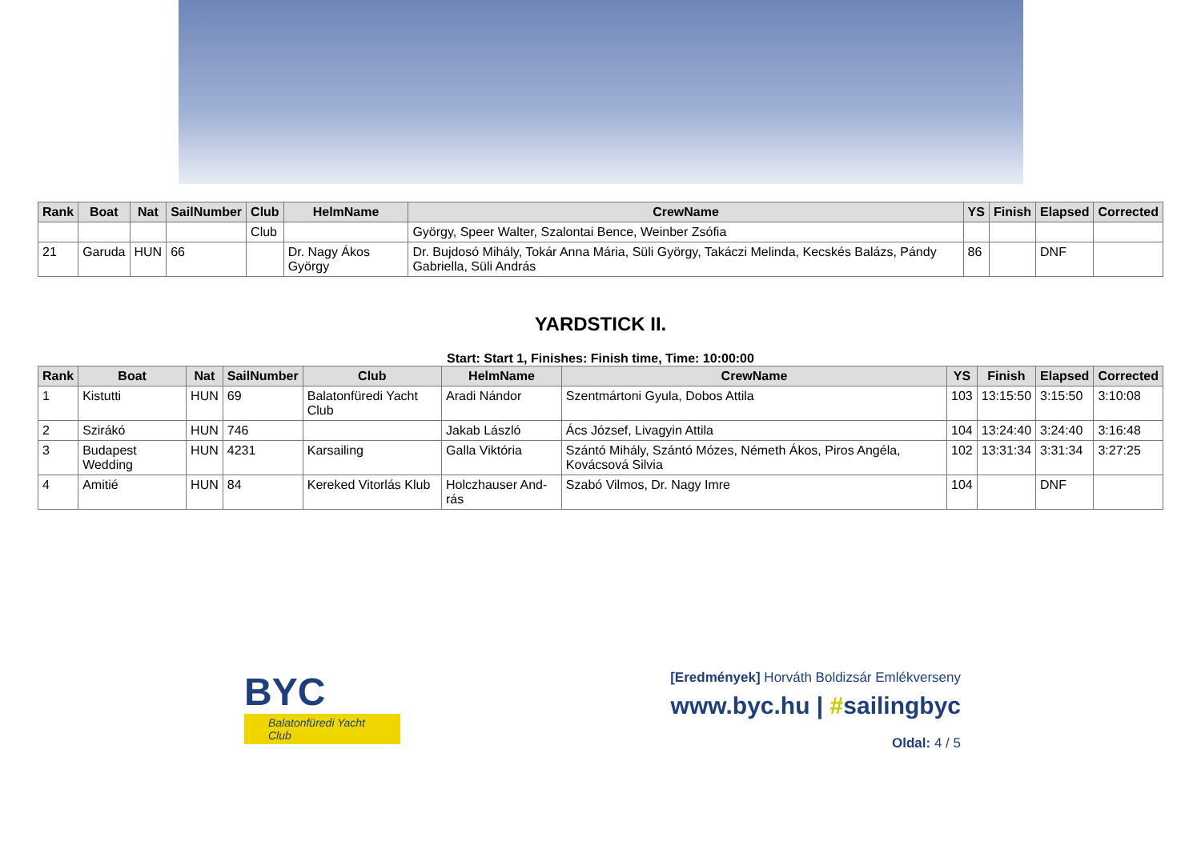| Rank | Boat | Nat | SailNumber | Club | HelmName | CrewName | YS | Finish | Elapsed | Corrected |
| --- | --- | --- | --- | --- | --- | --- | --- | --- | --- | --- |
| | | | | Club | | György, Speer Walter, Szalontai Bence, Weinber Zsófia | | | | |
| 21 | Garuda | HUN | 66 | | Dr. Nagy Ákos György | Dr. Bujdosó Mihály, Tokár Anna Mária, Süli György, Takáczi Melinda, Kecskés Balázs, Pándy Gabriella, Süli András | 86 | | DNF | |
YARDSTICK II.
Start: Start 1, Finishes: Finish time, Time: 10:00:00
| Rank | Boat | Nat | SailNumber | Club | HelmName | CrewName | YS | Finish | Elapsed | Corrected |
| --- | --- | --- | --- | --- | --- | --- | --- | --- | --- | --- |
| 1 | Kistutti | HUN | 69 | Balatonfüredi Yacht Club | Aradi Nándor | Szentmártoni Gyula, Dobos Attila | 103 | 13:15:50 | 3:15:50 | 3:10:08 |
| 2 | Szirákó | HUN | 746 | | Jakab László | Ács József, Livagyin Attila | 104 | 13:24:40 | 3:24:40 | 3:16:48 |
| 3 | Budapest Wedding | HUN | 4231 | Karsailing | Galla Viktória | Szántó Mihály, Szántó Mózes, Németh Ákos, Piros Angéla, Kovácsová Silvia | 102 | 13:31:34 | 3:31:34 | 3:27:25 |
| 4 | Amitié | HUN | 84 | Kereked Vitorlás Klub | Holczhauser And-rás | Szabó Vilmos, Dr. Nagy Imre | 104 | | DNF | |
BYC
Balatonfüredi Yacht Club
[Eredmények] Horváth Boldizsár Emlékverseny
www.byc.hu | #sailingbyc
Oldal: 4 / 5